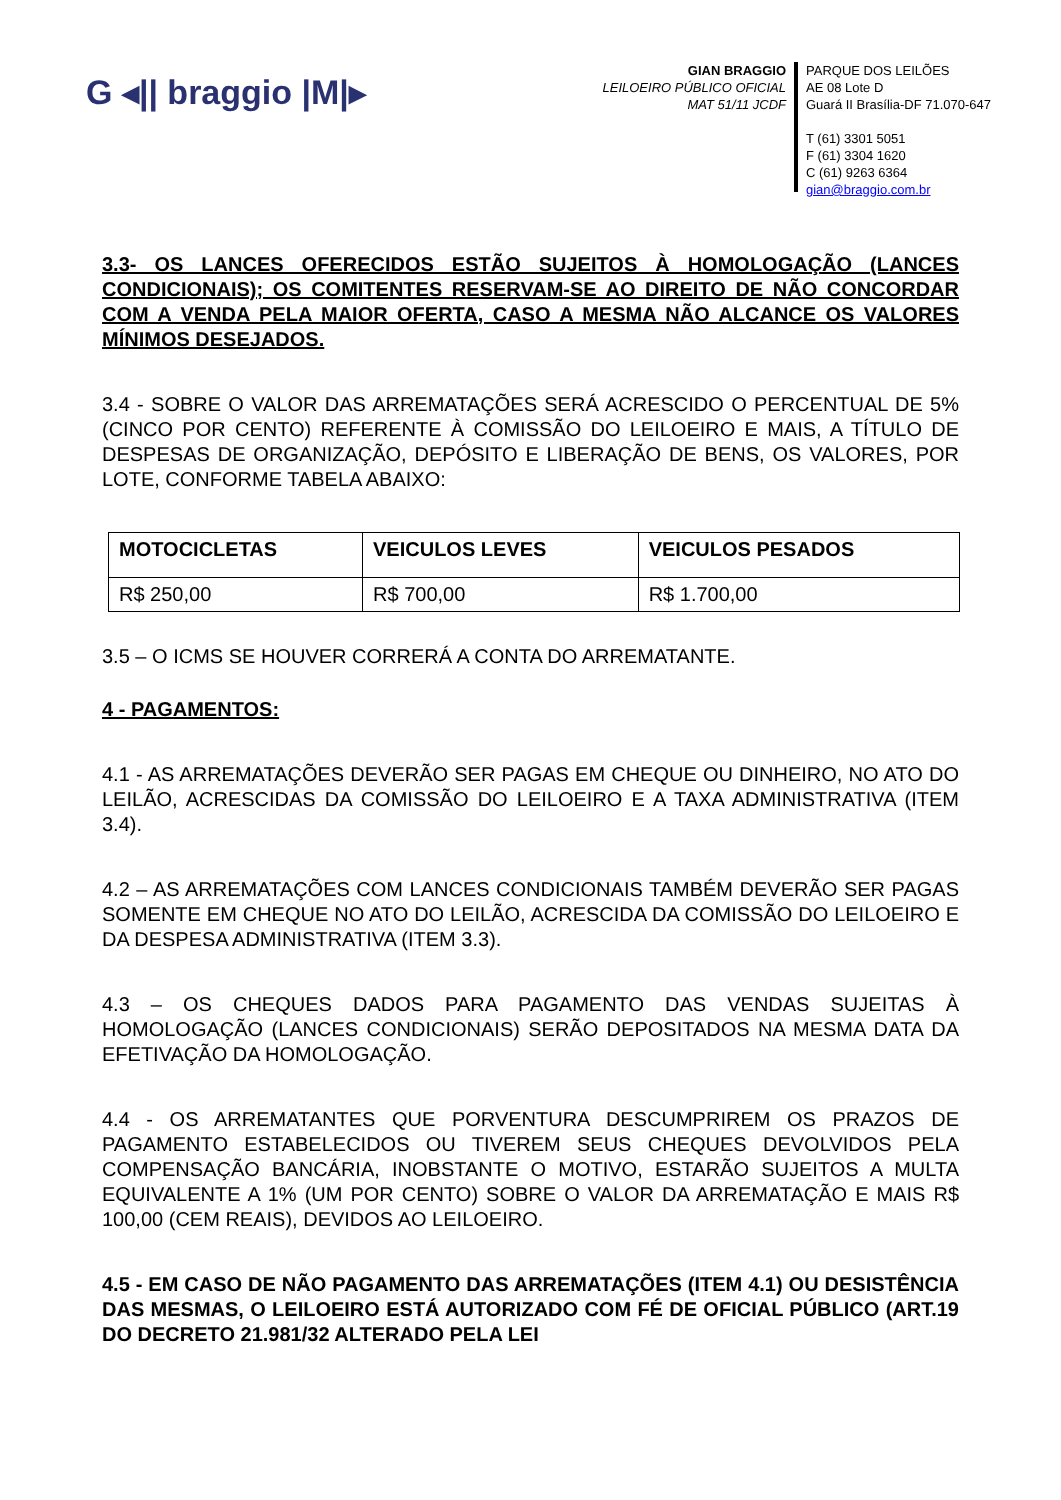G ◂|| braggio |M|▸
GIAN BRAGGIO
LEILOEIRO PÚBLICO OFICIAL
MAT 51/11 JCDF
PARQUE DOS LEILÕES
AE 08 Lote D
Guará II Brasília-DF 71.070-647
T (61) 3301 5051
F (61) 3304 1620
C (61) 9263 6364
gian@braggio.com.br
3.3- OS LANCES OFERECIDOS ESTÃO SUJEITOS À HOMOLOGAÇÃO (LANCES CONDICIONAIS); OS COMITENTES RESERVAM-SE AO DIREITO DE NÃO CONCORDAR COM A VENDA PELA MAIOR OFERTA, CASO A MESMA NÃO ALCANCE OS VALORES MÍNIMOS DESEJADOS.
3.4 - SOBRE O VALOR DAS ARREMATAÇÕES SERÁ ACRESCIDO O PERCENTUAL DE 5% (CINCO POR CENTO) REFERENTE À COMISSÃO DO LEILOEIRO E MAIS, A TÍTULO DE DESPESAS DE ORGANIZAÇÃO, DEPÓSITO E LIBERAÇÃO DE BENS, OS VALORES, POR LOTE, CONFORME TABELA ABAIXO:
| MOTOCICLETAS | VEICULOS LEVES | VEICULOS PESADOS |
| --- | --- | --- |
| R$ 250,00 | R$ 700,00 | R$ 1.700,00 |
3.5 – O ICMS SE HOUVER CORRERÁ A CONTA DO ARREMATANTE.
4 - PAGAMENTOS:
4.1 - AS ARREMATAÇÕES DEVERÃO SER PAGAS EM CHEQUE OU DINHEIRO, NO ATO DO LEILÃO, ACRESCIDAS DA COMISSÃO DO LEILOEIRO E A TAXA ADMINISTRATIVA (ITEM 3.4).
4.2 – AS ARREMATAÇÕES COM LANCES CONDICIONAIS TAMBÉM DEVERÃO SER PAGAS SOMENTE EM CHEQUE NO ATO DO LEILÃO, ACRESCIDA DA COMISSÃO DO LEILOEIRO E DA DESPESA ADMINISTRATIVA (ITEM 3.3).
4.3 – OS CHEQUES DADOS PARA PAGAMENTO DAS VENDAS SUJEITAS À HOMOLOGAÇÃO (LANCES CONDICIONAIS) SERÃO DEPOSITADOS NA MESMA DATA DA EFETIVAÇÃO DA HOMOLOGAÇÃO.
4.4 - OS ARREMATANTES QUE PORVENTURA DESCUMPRIREM OS PRAZOS DE PAGAMENTO ESTABELECIDOS OU TIVEREM SEUS CHEQUES DEVOLVIDOS PELA COMPENSAÇÃO BANCÁRIA, INOBSTANTE O MOTIVO, ESTARÃO SUJEITOS A MULTA EQUIVALENTE A 1% (UM POR CENTO) SOBRE O VALOR DA ARREMATAÇÃO E MAIS R$ 100,00 (CEM REAIS), DEVIDOS AO LEILOEIRO.
4.5 - EM CASO DE NÃO PAGAMENTO DAS ARREMATAÇÕES (ITEM 4.1) OU DESISTÊNCIA DAS MESMAS, O LEILOEIRO ESTÁ AUTORIZADO COM FÉ DE OFICIAL PÚBLICO (ART.19 DO DECRETO 21.981/32 ALTERADO PELA LEI